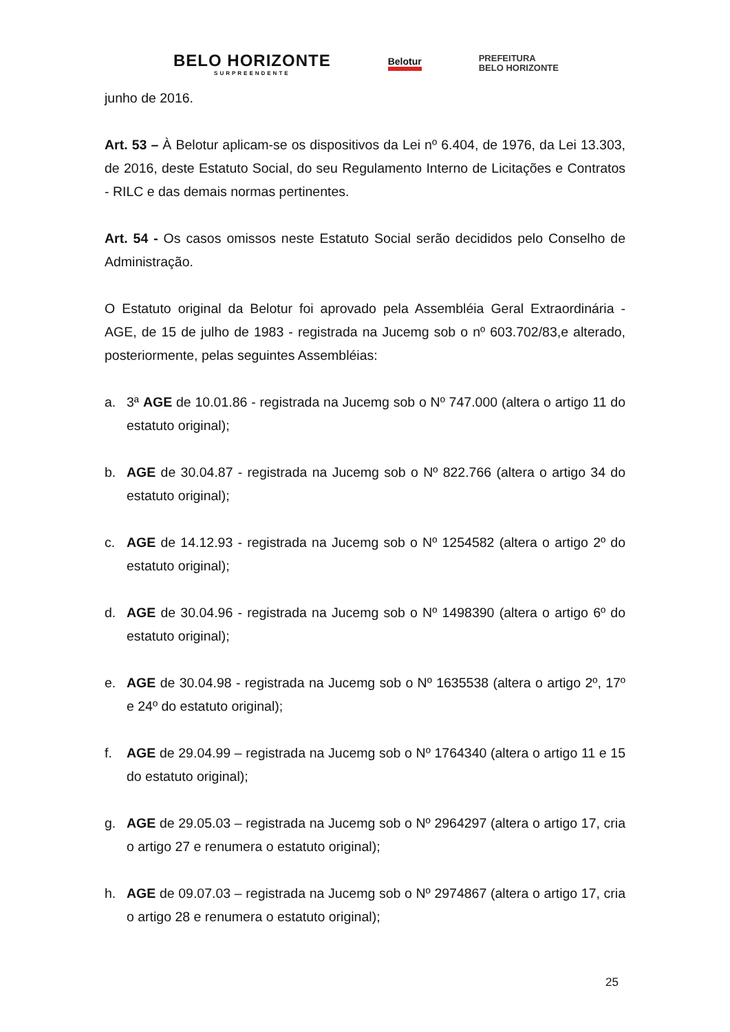BELO HORIZONTE
SURPREENDENTE
Belotur
PREFEITURA
BELO HORIZONTE
junho de 2016.
Art. 53 – À Belotur aplicam-se os dispositivos da Lei nº 6.404, de 1976, da Lei 13.303, de 2016, deste Estatuto Social, do seu Regulamento Interno de Licitações e Contratos - RILC e das demais normas pertinentes.
Art. 54 - Os casos omissos neste Estatuto Social serão decididos pelo Conselho de Administração.
O Estatuto original da Belotur foi aprovado pela Assembléia Geral Extraordinária - AGE, de 15 de julho de 1983 - registrada na Jucemg sob o nº 603.702/83,e alterado, posteriormente, pelas seguintes Assembléias:
a. 3ª AGE de 10.01.86 - registrada na Jucemg sob o Nº 747.000 (altera o artigo 11 do estatuto original);
b. AGE de 30.04.87 - registrada na Jucemg sob o Nº 822.766 (altera o artigo 34 do estatuto original);
c. AGE de 14.12.93 - registrada na Jucemg sob o Nº 1254582 (altera o artigo 2º do estatuto original);
d. AGE de 30.04.96 - registrada na Jucemg sob o Nº 1498390 (altera o artigo 6º do estatuto original);
e. AGE de 30.04.98 - registrada na Jucemg sob o Nº 1635538 (altera o artigo 2º, 17º e 24º do estatuto original);
f. AGE de 29.04.99 – registrada na Jucemg sob o Nº 1764340 (altera o artigo 11 e 15 do estatuto original);
g. AGE de 29.05.03 – registrada na Jucemg sob o Nº 2964297 (altera o artigo 17, cria o artigo 27 e renumera o estatuto original);
h. AGE de 09.07.03 – registrada na Jucemg sob o Nº 2974867 (altera o artigo 17, cria o artigo 28 e renumera o estatuto original);
25